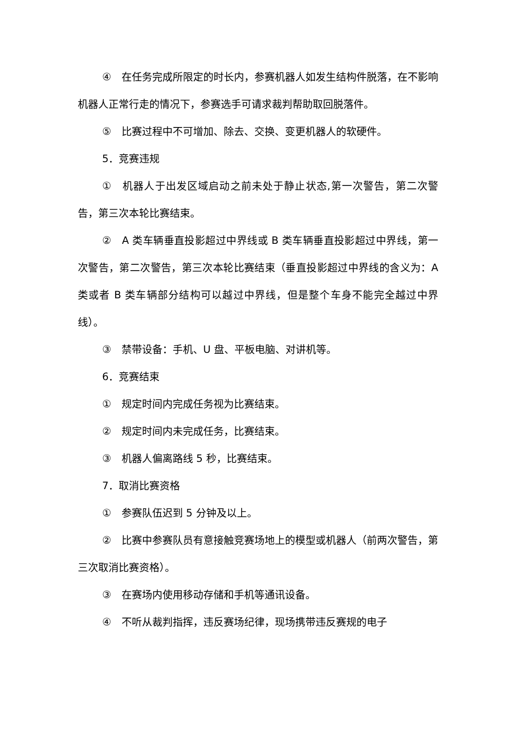④　在任务完成所限定的时长内，参赛机器人如发生结构件脱落，在不影响机器人正常行走的情况下，参赛选手可请求裁判帮助取回脱落件。
⑤　比赛过程中不可增加、除去、交换、变更机器人的软硬件。
5．竞赛违规
①　机器人于出发区域启动之前未处于静止状态,第一次警告，第二次警告，第三次本轮比赛结束。
②　A 类车辆垂直投影超过中界线或 B 类车辆垂直投影超过中界线，第一次警告，第二次警告，第三次本轮比赛结束（垂直投影超过中界线的含义为：A 类或者 B 类车辆部分结构可以越过中界线，但是整个车身不能完全越过中界线）。
③　禁带设备：手机、U 盘、平板电脑、对讲机等。
6．竞赛结束
①　规定时间内完成任务视为比赛结束。
②　规定时间内未完成任务，比赛结束。
③　机器人偏离路线 5 秒，比赛结束。
7．取消比赛资格
①　参赛队伍迟到 5 分钟及以上。
②　比赛中参赛队员有意接触竞赛场地上的模型或机器人（前两次警告，第三次取消比赛资格）。
③　在赛场内使用移动存储和手机等通讯设备。
④　不听从裁判指挥，违反赛场纪律，现场携带违反赛规的电子